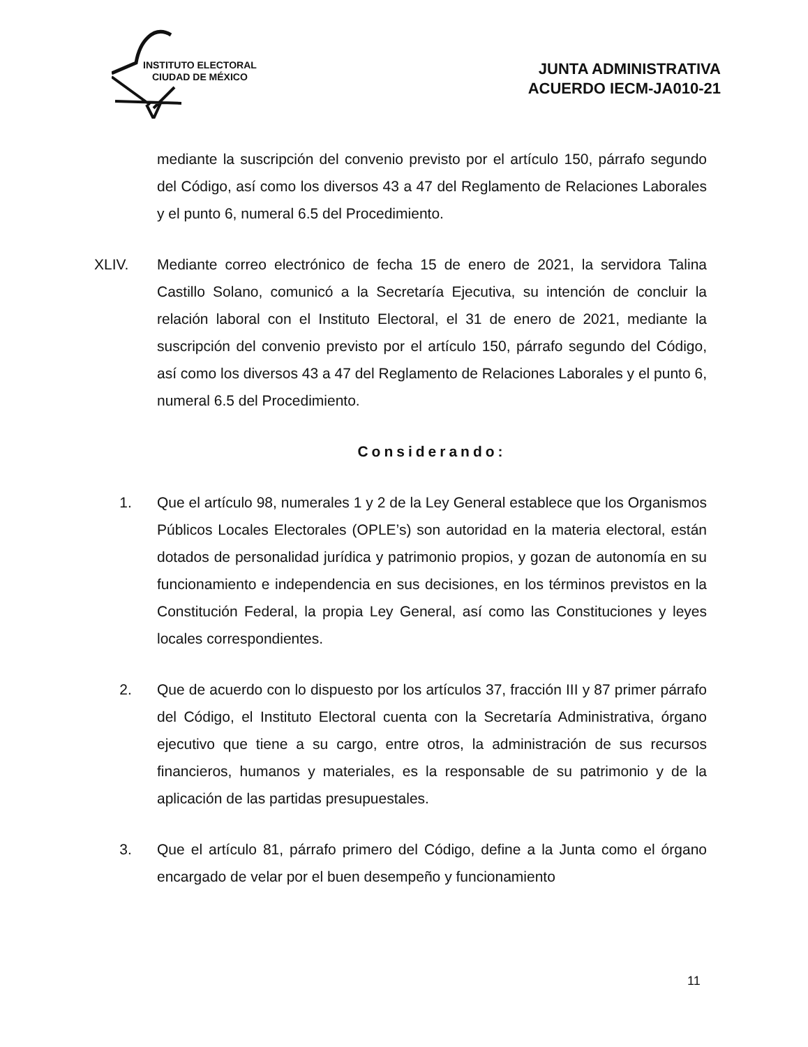INSTITUTO ELECTORAL
CIUDAD DE MÉXICO
JUNTA ADMINISTRATIVA
ACUERDO IECM-JA010-21
mediante la suscripción del convenio previsto por el artículo 150, párrafo segundo del Código, así como los diversos 43 a 47 del Reglamento de Relaciones Laborales y el punto 6, numeral 6.5 del Procedimiento.
XLIV. Mediante correo electrónico de fecha 15 de enero de 2021, la servidora Talina Castillo Solano, comunicó a la Secretaría Ejecutiva, su intención de concluir la relación laboral con el Instituto Electoral, el 31 de enero de 2021, mediante la suscripción del convenio previsto por el artículo 150, párrafo segundo del Código, así como los diversos 43 a 47 del Reglamento de Relaciones Laborales y el punto 6, numeral 6.5 del Procedimiento.
Considerando:
1. Que el artículo 98, numerales 1 y 2 de la Ley General establece que los Organismos Públicos Locales Electorales (OPLE’s) son autoridad en la materia electoral, están dotados de personalidad jurídica y patrimonio propios, y gozan de autonomía en su funcionamiento e independencia en sus decisiones, en los términos previstos en la Constitución Federal, la propia Ley General, así como las Constituciones y leyes locales correspondientes.
2. Que de acuerdo con lo dispuesto por los artículos 37, fracción III y 87 primer párrafo del Código, el Instituto Electoral cuenta con la Secretaría Administrativa, órgano ejecutivo que tiene a su cargo, entre otros, la administración de sus recursos financieros, humanos y materiales, es la responsable de su patrimonio y de la aplicación de las partidas presupuestales.
3. Que el artículo 81, párrafo primero del Código, define a la Junta como el órgano encargado de velar por el buen desempeño y funcionamiento
11